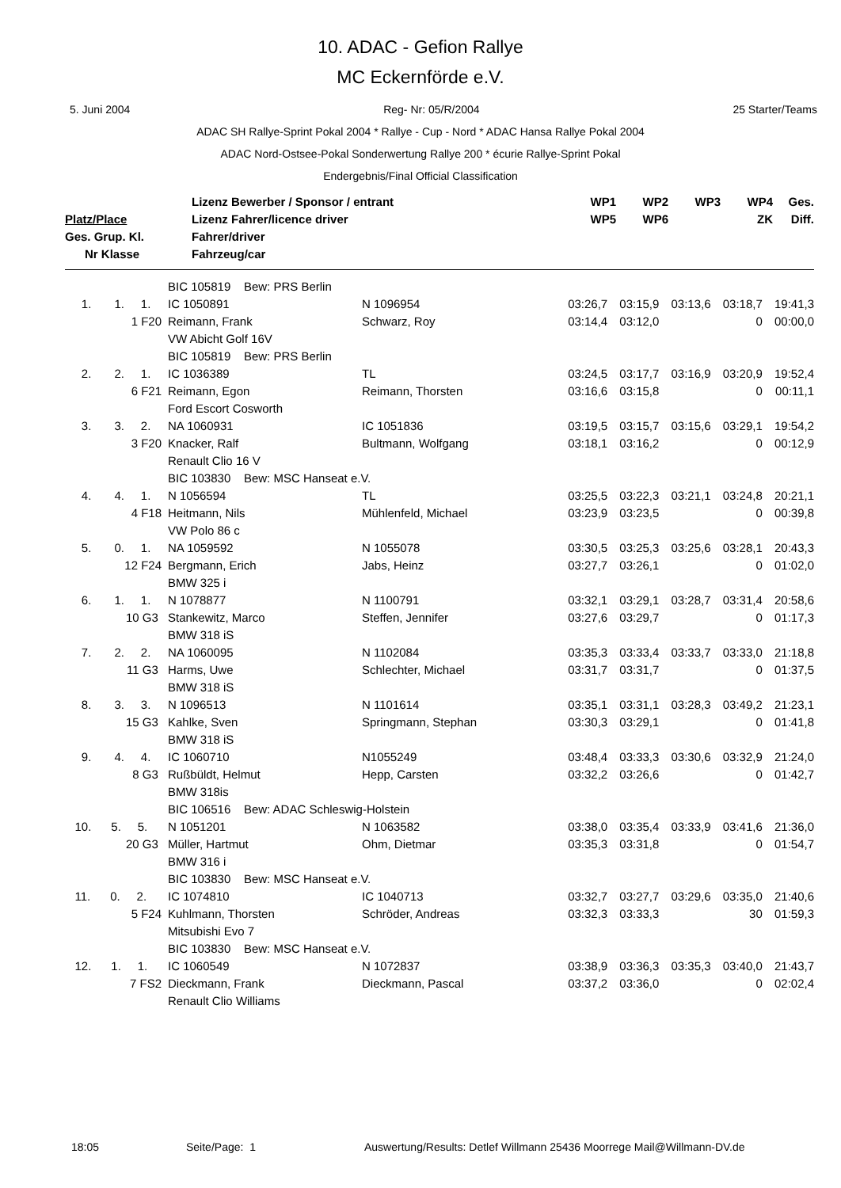10. ADAC - Gefion Rallye
MC Eckernförde e.V.
5. Juni 2004 Reg- Nr: 05/R/2004 25 Starter/Teams
ADAC SH Rallye-Sprint Pokal 2004 * Rallye - Cup - Nord * ADAC Hansa Rallye Pokal 2004
ADAC Nord-Ostsee-Pokal Sonderwertung Rallye 200 * écurie Rallye-Sprint Pokal
Endergebnis/Final Official Classification
| Platz/Place Ges. Grup. Kl. Nr Klasse | Lizenz Bewerber / Sponsor / entrant Lizenz Fahrer/licence driver Fahrer/driver Fahrzeug/car | WP1 WP5 | WP2 WP6 | WP3 | WP4 ZK | Ges. Diff. |
| --- | --- | --- | --- | --- | --- | --- |
| | BIC 105819 Bew: PRS Berlin | | | | | | |
| 1. 1. 1. | IC 1050891 | N 1096954 | 03:26,7 | 03:15,9 | 03:13,6 | 03:18,7 | 19:41,3 |
| 1 F20 | Reimann, Frank | Schwarz, Roy | 03:14,4 | 03:12,0 | | 0 | 00:00,0 |
| | VW Abicht Golf 16V | | | | | | |
| | BIC 105819 Bew: PRS Berlin | | | | | | |
| 2. 2. 1. | IC 1036389 | TL | 03:24,5 | 03:17,7 | 03:16,9 | 03:20,9 | 19:52,4 |
| 6 F21 | Reimann, Egon | Reimann, Thorsten | 03:16,6 | 03:15,8 | | 0 | 00:11,1 |
| | Ford Escort Cosworth | | | | | | |
| 3. 3. 2. | NA 1060931 | IC 1051836 | 03:19,5 | 03:15,7 | 03:15,6 | 03:29,1 | 19:54,2 |
| 3 F20 | Knacker, Ralf | Bultmann, Wolfgang | 03:18,1 | 03:16,2 | | 0 | 00:12,9 |
| | Renault Clio 16 V | | | | | | |
| | BIC 103830 Bew: MSC Hanseat e.V. | | | | | | |
| 4. 4. 1. | N 1056594 | TL | 03:25,5 | 03:22,3 | 03:21,1 | 03:24,8 | 20:21,1 |
| 4 F18 | Heitmann, Nils | Mühlenfeld, Michael | 03:23,9 | 03:23,5 | | 0 | 00:39,8 |
| | VW Polo 86 c | | | | | | |
| 5. 0. 1. | NA 1059592 | N 1055078 | 03:30,5 | 03:25,3 | 03:25,6 | 03:28,1 | 20:43,3 |
| 12 F24 | Bergmann, Erich | Jabs, Heinz | 03:27,7 | 03:26,1 | | 0 | 01:02,0 |
| | BMW 325 i | | | | | | |
| 6. 1. 1. | N 1078877 | N 1100791 | 03:32,1 | 03:29,1 | 03:28,7 | 03:31,4 | 20:58,6 |
| 10 G3 | Stankewitz, Marco | Steffen, Jennifer | 03:27,6 | 03:29,7 | | 0 | 01:17,3 |
| | BMW 318 iS | | | | | | |
| 7. 2. 2. | NA 1060095 | N 1102084 | 03:35,3 | 03:33,4 | 03:33,7 | 03:33,0 | 21:18,8 |
| 11 G3 | Harms, Uwe | Schlechter, Michael | 03:31,7 | 03:31,7 | | 0 | 01:37,5 |
| | BMW 318 iS | | | | | | |
| 8. 3. 3. | N 1096513 | N 1101614 | 03:35,1 | 03:31,1 | 03:28,3 | 03:49,2 | 21:23,1 |
| 15 G3 | Kahlke, Sven | Springmann, Stephan | 03:30,3 | 03:29,1 | | 0 | 01:41,8 |
| | BMW 318 iS | | | | | | |
| 9. 4. 4. | IC 1060710 | N1055249 | 03:48,4 | 03:33,3 | 03:30,6 | 03:32,9 | 21:24,0 |
| 8 G3 | Rußbüldt, Helmut | Hepp, Carsten | 03:32,2 | 03:26,6 | | 0 | 01:42,7 |
| | BMW 318is | | | | | | |
| | BIC 106516 Bew: ADAC Schleswig-Holstein | | | | | | |
| 10. 5. 5. | N 1051201 | N 1063582 | 03:38,0 | 03:35,4 | 03:33,9 | 03:41,6 | 21:36,0 |
| 20 G3 | Müller, Hartmut | Ohm, Dietmar | 03:35,3 | 03:31,8 | | 0 | 01:54,7 |
| | BMW 316 i | | | | | | |
| | BIC 103830 Bew: MSC Hanseat e.V. | | | | | | |
| 11. 0. 2. | IC 1074810 | IC 1040713 | 03:32,7 | 03:27,7 | 03:29,6 | 03:35,0 | 21:40,6 |
| 5 F24 | Kuhlmann, Thorsten | Schröder, Andreas | 03:32,3 | 03:33,3 | | 30 | 01:59,3 |
| | Mitsubishi Evo 7 | | | | | | |
| | BIC 103830 Bew: MSC Hanseat e.V. | | | | | | |
| 12. 1. 1. | IC 1060549 | N 1072837 | 03:38,9 | 03:36,3 | 03:35,3 | 03:40,0 | 21:43,7 |
| 7 FS2 | Dieckmann, Frank | Dieckmann, Pascal | 03:37,2 | 03:36,0 | | 0 | 02:02,4 |
| | Renault Clio Williams | | | | | | |
18:05 Seite/Page: 1 Auswertung/Results: Detlef Willmann 25436 Moorrege Mail@Willmann-DV.de